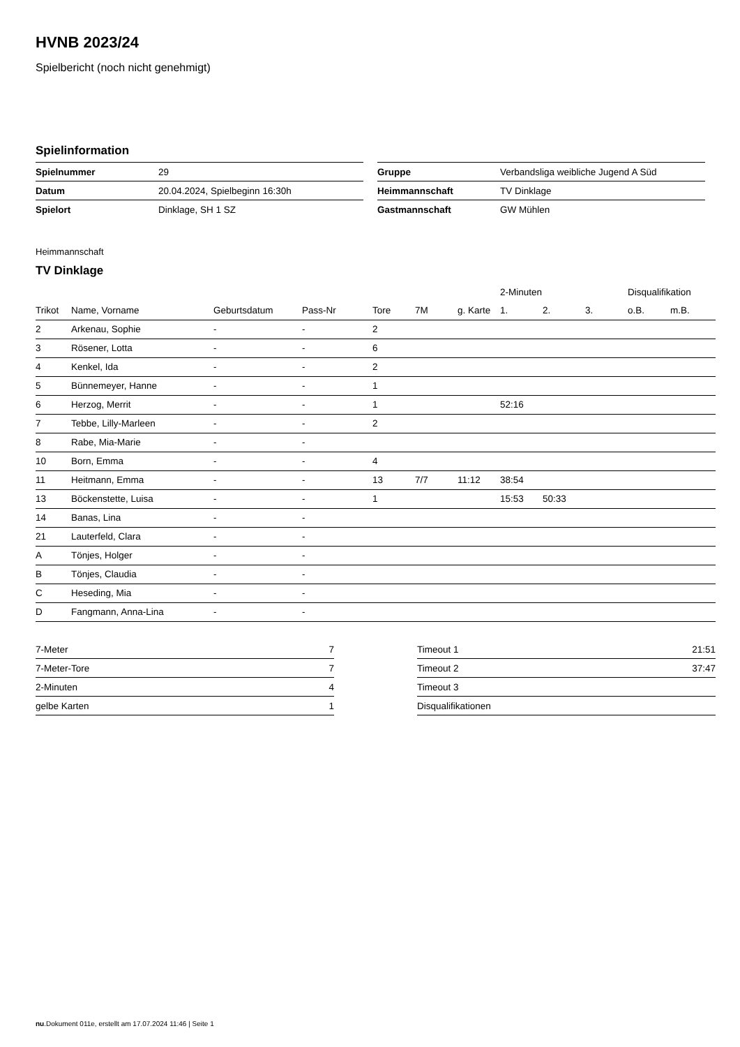HVNB 2023/24
Spielbericht (noch nicht genehmigt)
Spielinformation
| Spielnummer | 29 |
| Datum | 20.04.2024, Spielbeginn 16:30h |
| Spielort | Dinklage, SH 1 SZ |
| Gruppe | Verbandsliga weibliche Jugend A Süd |
| Heimmannschaft | TV Dinklage |
| Gastmannschaft | GW Mühlen |
Heimmannschaft
TV Dinklage
| | | | | | | | 2-Minuten | | | Disqualifikation | |
| --- | --- | --- | --- | --- | --- | --- | --- | --- | --- | --- | --- |
| Trikot | Name, Vorname | Geburtsdatum | Pass-Nr | Tore | 7M | g. Karte | 1. | 2. | 3. | o.B. | m.B. |
| 2 | Arkenau, Sophie | - | - | 2 | | | | | | | |
| 3 | Rösener, Lotta | - | - | 6 | | | | | | | |
| 4 | Kenkel, Ida | - | - | 2 | | | | | | | |
| 5 | Bünnemeyer, Hanne | - | - | 1 | | | | | | | |
| 6 | Herzog, Merrit | - | - | 1 | | | 52:16 | | | | |
| 7 | Tebbe, Lilly-Marleen | - | - | 2 | | | | | | | |
| 8 | Rabe, Mia-Marie | - | - | | | | | | | | |
| 10 | Born, Emma | - | - | 4 | | | | | | | |
| 11 | Heitmann, Emma | - | - | 13 | 7/7 | 11:12 | 38:54 | | | | |
| 13 | Böckenstette, Luisa | - | - | 1 | | | 15:53 | 50:33 | | | |
| 14 | Banas, Lina | - | - | | | | | | | | |
| 21 | Lauterfeld, Clara | - | - | | | | | | | | |
| A | Tönjes, Holger | - | - | | | | | | | | |
| B | Tönjes, Claudia | - | - | | | | | | | | |
| C | Heseding, Mia | - | - | | | | | | | | |
| D | Fangmann, Anna-Lina | - | - | | | | | | | | |
| 7-Meter | 7 |
| 7-Meter-Tore | 7 |
| 2-Minuten | 4 |
| gelbe Karten | 1 |
| Timeout 1 | 21:51 |
| Timeout 2 | 37:47 |
| Timeout 3 | |
| Disqualifikationen | |
nu.Dokument 011e, erstellt am 17.07.2024 11:46 | Seite 1